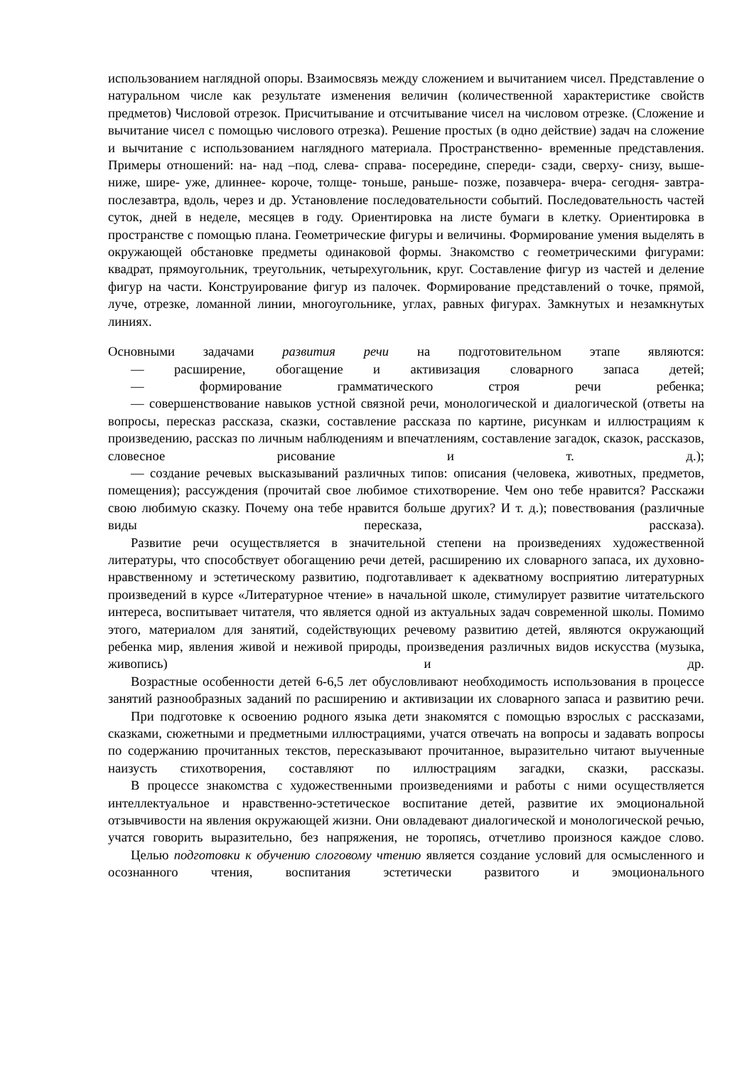использованием наглядной опоры. Взаимосвязь между сложением и вычитанием чисел. Представление о натуральном числе как результате изменения величин (количественной характеристике свойств предметов) Числовой отрезок. Присчитывание и отсчитывание чисел на числовом отрезке. (Сложение и вычитание чисел с помощью числового отрезка). Решение простых (в одно действие) задач на сложение и вычитание с использованием наглядного материала. Пространственно- временные представления. Примеры отношений: на- над –под, слева- справа- посередине, спереди- сзади, сверху- снизу, выше- ниже, шире- уже, длиннее- короче, толще- тоньше, раньше- позже, позавчера- вчера- сегодня- завтра- послезавтра, вдоль, через и др. Установление последовательности событий. Последовательность частей суток, дней в неделе, месяцев в году. Ориентировка на листе бумаги в клетку. Ориентировка в пространстве с помощью плана. Геометрические фигуры и величины. Формирование умения выделять в окружающей обстановке предметы одинаковой формы. Знакомство с геометрическими фигурами: квадрат, прямоугольник, треугольник, четырехугольник, круг. Составление фигур из частей и деление фигур на части. Конструирование фигур из палочек. Формирование представлений о точке, прямой, луче, отрезке, ломанной линии, многоугольнике, углах, равных фигурах. Замкнутых и незамкнутых линиях.
Основными задачами развития речи на подготовительном этапе являются:
— расширение, обогащение и активизация словарного запаса детей;
— формирование грамматического строя речи ребенка;
— совершенствование навыков устной связной речи, монологической и диалогической (ответы на вопросы, пересказ рассказа, сказки, составление рассказа по картине, рисункам и иллюстрациям к произведению, рассказ по личным наблюдениям и впечатлениям, составление загадок, сказок, рассказов, словесное рисование и т. д.);
— создание речевых высказываний различных типов: описания (человека, животных, предметов, помещения); рассуждения (прочитай свое любимое стихотворение. Чем оно тебе нравится? Расскажи свою любимую сказку. Почему она тебе нравится больше других? И т. д.); повествования (различные виды пересказа, рассказа).
Развитие речи осуществляется в значительной степени на произведениях художественной литературы, что способствует обогащению речи детей, расширению их словарного запаса, их духовно-нравственному и эстетическому развитию, подготавливает к адекватному восприятию литературных произведений в курсе «Литературное чтение» в начальной школе, стимулирует развитие читательского интереса, воспитывает читателя, что является одной из актуальных задач современной школы. Помимо этого, материалом для занятий, содействующих речевому развитию детей, являются окружающий ребенка мир, явления живой и неживой природы, произведения различных видов искусства (музыка, живопись) и др.
Возрастные особенности детей 6-6,5 лет обусловливают необходимость использования в процессе занятий разнообразных заданий по расширению и активизации их словарного запаса и развитию речи.
При подготовке к освоению родного языка дети знакомятся с помощью взрослых с рассказами, сказками, сюжетными и предметными иллюстрациями, учатся отвечать на вопросы и задавать вопросы по содержанию прочитанных текстов, пересказывают прочитанное, выразительно читают выученные наизусть стихотворения, составляют по иллюстрациям загадки, сказки, рассказы.
В процессе знакомства с художественными произведениями и работы с ними осуществляется интеллектуальное и нравственно-эстетическое воспитание детей, развитие их эмоциональной отзывчивости на явления окружающей жизни. Они овладевают диалогической и монологической речью, учатся говорить выразительно, без напряжения, не торопясь, отчетливо произнося каждое слово.
Целью подготовки к обучению слоговому чтению является создание условий для осмысленного и осознанного чтения, воспитания эстетически развитого и эмоционального